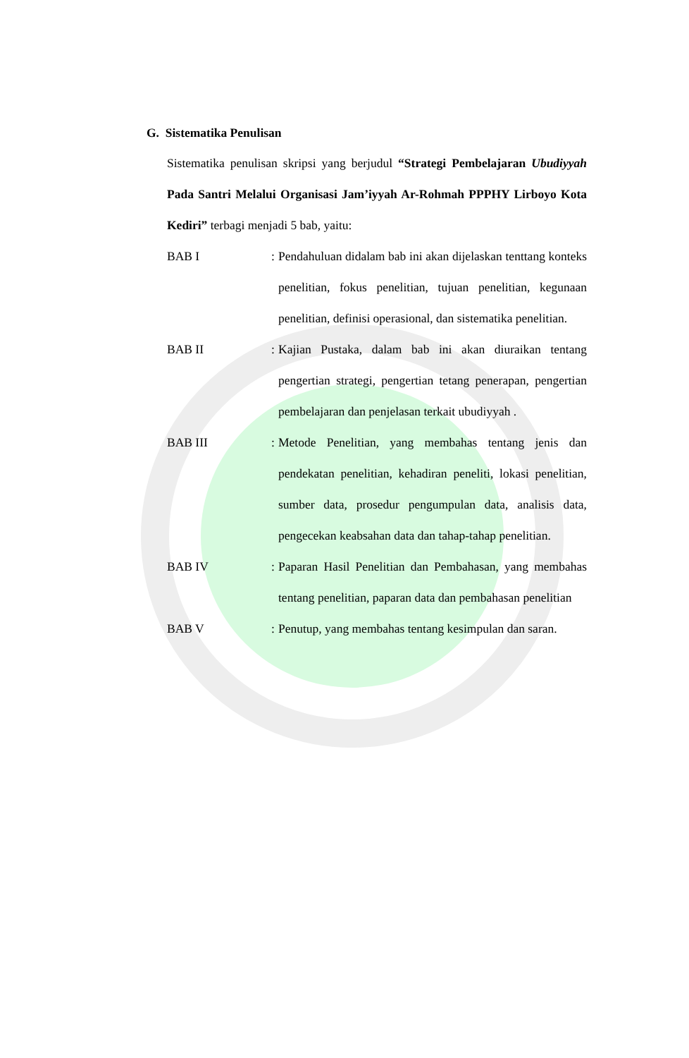G. Sistematika Penulisan
Sistematika penulisan skripsi yang berjudul “Strategi Pembelajaran Ubudiyyah Pada Santri Melalui Organisasi Jam’iyyah Ar-Rohmah PPPHY Lirboyo Kota Kediri” terbagi menjadi 5 bab, yaitu:
BAB I :
Pendahuluan didalam bab ini akan dijelaskan tenttang konteks penelitian, fokus penelitian, tujuan penelitian, kegunaan penelitian, definisi operasional, dan sistematika penelitian.
BAB II :
Kajian Pustaka, dalam bab ini akan diuraikan tentang pengertian strategi, pengertian tetang penerapan, pengertian pembelajaran dan penjelasan terkait ubudiyyah .
BAB III :
Metode Penelitian, yang membahas tentang jenis dan pendekatan penelitian, kehadiran peneliti, lokasi penelitian, sumber data, prosedur pengumpulan data, analisis data, pengecekan keabsahan data dan tahap-tahap penelitian.
BAB IV :
Paparan Hasil Penelitian dan Pembahasan, yang membahas tentang penelitian, paparan data dan pembahasan penelitian
BAB V :
Penutup, yang membahas tentang kesimpulan dan saran.